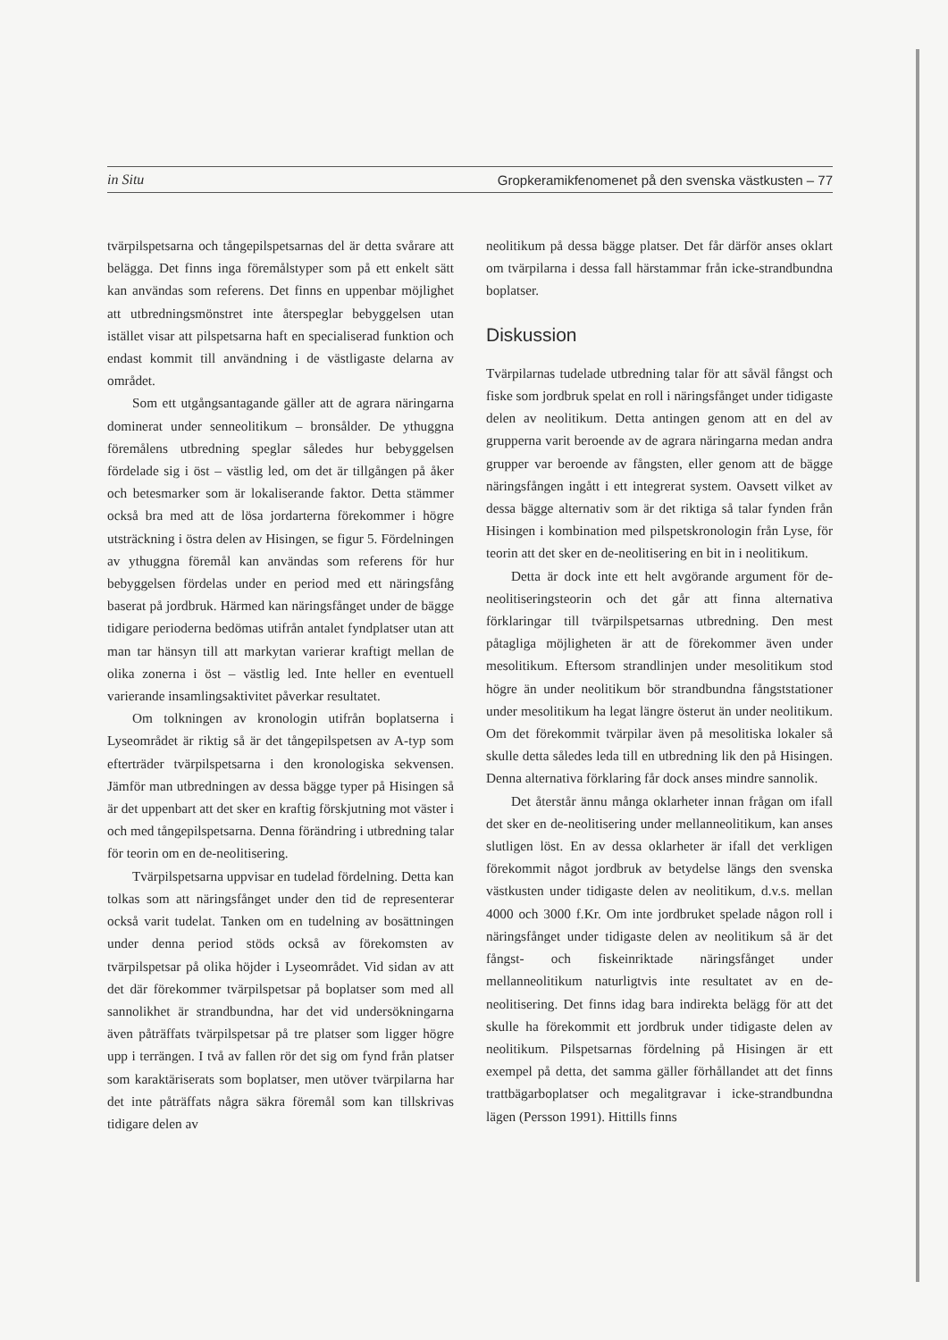in Situ Gropkeramikfenomenet på den svenska västkusten – 77
tvärpilspetsarna och tångepilspetsarnas del är detta svårare att belägga. Det finns inga föremålstyper som på ett enkelt sätt kan användas som referens. Det finns en uppenbar möjlighet att utbredningsmönstret inte återspeglar bebyggelsen utan istället visar att pilspetsarna haft en specialiserad funktion och endast kommit till användning i de västligaste delarna av området.
Som ett utgångsantagande gäller att de agrara näringarna dominerat under senneolitikum – bronsålder. De ythuggna föremålens utbredning speglar således hur bebyggelsen fördelade sig i öst – västlig led, om det är tillgången på åker och betesmarker som är lokaliserande faktor. Detta stämmer också bra med att de lösa jordarterna förekommer i högre utsträckning i östra delen av Hisingen, se figur 5. Fördelningen av ythuggna föremål kan användas som referens för hur bebyggelsen fördelas under en period med ett näringsfång baserat på jordbruk. Härmed kan näringsfånget under de bägge tidigare perioderna bedömas utifrån antalet fyndplatser utan att man tar hänsyn till att markytan varierar kraftigt mellan de olika zonerna i öst – västlig led. Inte heller en eventuell varierande insamlingsaktivitet påverkar resultatet.
Om tolkningen av kronologin utifrån boplatserna i Lyseområdet är riktig så är det tångepilspetsen av A-typ som efterträder tvärpilspetsarna i den kronologiska sekvensen. Jämför man utbredningen av dessa bägge typer på Hisingen så är det uppenbart att det sker en kraftig förskjutning mot väster i och med tångepilspetsarna. Denna förändring i utbredning talar för teorin om en de-neolitisering.
Tvärpilspetsarna uppvisar en tudelad fördelning. Detta kan tolkas som att näringsfånget under den tid de representerar också varit tudelat. Tanken om en tudelning av bosättningen under denna period stöds också av förekomsten av tvärpilspetsar på olika höjder i Lyseområdet. Vid sidan av att det där förekommer tvärpilspetsar på boplatser som med all sannolikhet är strandbundna, har det vid undersökningarna även påträffats tvärpilspetsar på tre platser som ligger högre upp i terrängen. I två av fallen rör det sig om fynd från platser som karaktäriserats som boplatser, men utöver tvärpilarna har det inte påträffats några säkra föremål som kan tillskrivas tidigare delen av
neolitikum på dessa bägge platser. Det får därför anses oklart om tvärpilarna i dessa fall härstammar från icke-strandbundna boplatser.
Diskussion
Tvärpilarnas tudelade utbredning talar för att såväl fångst och fiske som jordbruk spelat en roll i näringsfånget under tidigaste delen av neolitikum. Detta antingen genom att en del av grupperna varit beroende av de agrara näringarna medan andra grupper var beroende av fångsten, eller genom att de bägge näringsfången ingått i ett integrerat system. Oavsett vilket av dessa bägge alternativ som är det riktiga så talar fynden från Hisingen i kombination med pilspetskronologin från Lyse, för teorin att det sker en de-neolitisering en bit in i neolitikum.
Detta är dock inte ett helt avgörande argument för de-neolitiseringsteorin och det går att finna alternativa förklaringar till tvärpilspetsarnas utbredning. Den mest påtagliga möjligheten är att de förekommer även under mesolitikum. Eftersom strandlinjen under mesolitikum stod högre än under neolitikum bör strandbundna fångststationer under mesolitikum ha legat längre österut än under neolitikum. Om det förekommit tvärpilar även på mesolitiska lokaler så skulle detta således leda till en utbredning lik den på Hisingen. Denna alternativa förklaring får dock anses mindre sannolik.
Det återstår ännu många oklarheter innan frågan om ifall det sker en de-neolitisering under mellanneolitikum, kan anses slutligen löst. En av dessa oklarheter är ifall det verkligen förekommit något jordbruk av betydelse längs den svenska västkusten under tidigaste delen av neolitikum, d.v.s. mellan 4000 och 3000 f.Kr. Om inte jordbruket spelade någon roll i näringsfånget under tidigaste delen av neolitikum så är det fångst- och fiskeinriktade näringsfånget under mellanneolitikum naturligtvis inte resultatet av en de-neolitisering. Det finns idag bara indirekta belägg för att det skulle ha förekommit ett jordbruk under tidigaste delen av neolitikum. Pilspetsarnas fördelning på Hisingen är ett exempel på detta, det samma gäller förhållandet att det finns trattbägarboplatser och megalitgravar i icke-strandbundna lägen (Persson 1991). Hittills finns